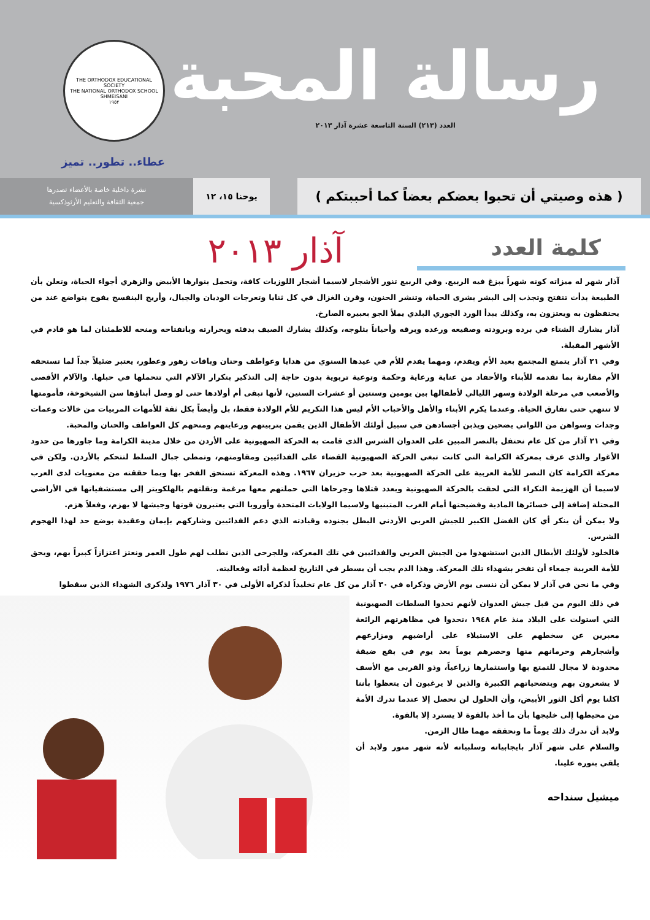رسالة المحبة
العدد (٢١٣) السنة التاسعة عشرة آذار ٢٠١٣
THE ORTHODOX EDUCATIONAL SOCIETY
THE NATIONAL ORTHODOX SCHOOL SHMEISANI
١٩٥٢
عطاء.. تطور.. تميز
( هذه وصيتي أن تحبوا بعضكم بعضاً كما أحببتكم )
يوحنا ١٥، ١٢
نشرة داخلية خاصة بالأعضاء تصدرها
جمعية الثقافة والتعليم الأرثوذكسية
كلمة العدد
آذار ٢٠١٣
آذار شهر له ميزاته كونه شهراً يبزغ فيه الربيع. وفي الربيع تنور الأشجار لاسيما أشجار اللوزيات كافة، وتحمل بنوارها الأبيض والزهري أجواء الحياة، وتعلن بأن الطبيعة بدأت تتفتح وتجذب إلى البشر بشرى الحياة، وتنشر الحنون، وقرن الغزال في كل ثنايا وتعرجات الوديان والجبال، وأريج البنفسج يفوح بتواضع عند من يحتفظون به ويعتزون به، وكذلك يبدأ الورد الجوري البلدي يملأ الجو بعبيره الصارخ.
آذار يشارك الشتاء في برده وبرودته وصقيعه ورعده وبرقه وأحياناً بثلوجه، وكذلك يشارك الصيف بدفئه وبحرارته وبانفتاحه ومنحه للاطمئنان لما هو قادم في الأشهر المقبلة.
وفي ٢١ آذار يتمتع المجتمع بعيد الأم ويقدم، ومهما يقدم للأم في عيدها السنوي من هدايا وعواطف وحنان وباقات زهور وعطور، يعتبر ضئيلاً جداً لما تستحقه الأم مقارنة بما تقدمه للأبناء والأحفاد من عناية ورعاية وحكمة وتوعية تربوية بدون حاجة إلى التذكير بتكرار الآلام التي تتحملها في حبلها. والآلام الأقصى والأصعب في مرحلة الولادة وسهر الليالي لأطفالها بين يومين وسنتين أو عشرات السنين، لأنها تبقى أم أولادها حتى لو وصل أبناؤها سن الشيخوخة، فأمومتها لا تنتهي حتى تفارق الحياة. وعندما يكرم الأبناء والأهل والأحباب الأم ليس هذا التكريم للأم الولادة فقط، بل وأيضاً بكل ثقة للأمهات المربيات من خالات وعمات وجدات وسواهن من اللواتي يضحين ويذبن أجسادهن في سبيل أولئك الأطفال الذين يقمن بتربيتهم ورعايتهم ومنحهم كل العواطف والحنان والمحبة.
وفي ٢١ آذار من كل عام نحتفل بالنصر المبين على العدوان الشرس الذي قامت به الحركة الصهيونية على الأردن من خلال مدينة الكرامة وما جاورها من حدود الأغوار والذي عرف بمعركة الكرامة التي كانت تبغي الحركة الصهيونية القضاء على الفدائيين ومقاومتهم، وتمطي جبال السلط لتتحكم بالأردن. ولكن في معركة الكرامة كان النصر للأمة العربية على الحركة الصهيونية بعد حرب حزيران ١٩٦٧. وهذه المعركة تستحق الفخر بها وبما حققته من معنويات لدى العرب لاسيما أن الهزيمة النكراء التي لحقت بالحركة الصهيونية وبعدد قتلاها وجرحاها التي حملتهم معها مرغمة ونقلتهم بالهلكويتر إلى مستشفياتها في الأراضي المحتلة إضافة إلى خسائرها المادية وفضيحتها أمام الغرب المتبنيها ولاسيما الولايات المتحدة وأوروبا التي يعتبرون قوتها وجيشها لا يهزم، وفعلاً هزم.
ولا يمكن أن ينكر أي كان الفضل الكبير للجيش العربي الأردني البطل بجنوده وقيادته الذي دعم الفدائيين وشاركهم بإيمان وعقيدة بوضع حد لهذا الهجوم الشرس.
فالخلود لأولئك الأبطال الذين استشهدوا من الجيش العربي والفدائيين في تلك المعركة، وللجرحى الذين نطلب لهم طول العمر ونعتز اعتزازاً كبيراً بهم، ويحق للأمة العربية جمعاء أن تفخر بشهداء تلك المعركة. وهذا الدم يجب أن يسطر في التاريخ لعظمة أدائه وفعاليته.
وفي ما نحن في آذار لا يمكن أن ننسى يوم الأرض وذكراه في ٣٠ آذار من كل عام تخليداً لذكراه الأولى في ٣٠ آذار ١٩٧٦ ولذكرى الشهداء الذين سقطوا
في ذلك اليوم من قبل جيش العدوان لأنهم تحدوا السلطات الصهيونية التي استولت على البلاد منذ عام ١٩٤٨ ،تحدوا في مظاهرتهم الرائعة معبرين عن سخطهم على الاستيلاء على أراضيهم ومزارعهم وأشجارهم وحرمانهم منها وحصرهم يوماً بعد يوم في بقع ضيقة محدودة لا مجال للتمتع بها واستثمارها زراعياً، وذو القربى مع الأسف لا يشعرون بهم وبتضحياتهم الكبيرة والذين لا يرغبون أن يتعظوا بأننا اكلنا يوم أكل الثور الأبيض، وأن الحلول لن تحصل إلا عندما تدرك الأمة من محيطها إلى خليجها بأن ما أخذ بالقوة لا يسترد إلا بالقوة.
ولابد أن ندرك ذلك يوماً ما ونحققه مهما طال الزمن.
والسلام على شهر آذار بايجابياته وسلبياته لأنه شهر منور ولابد أن يلقي بنوره علينا.
ميشيل سنداحه